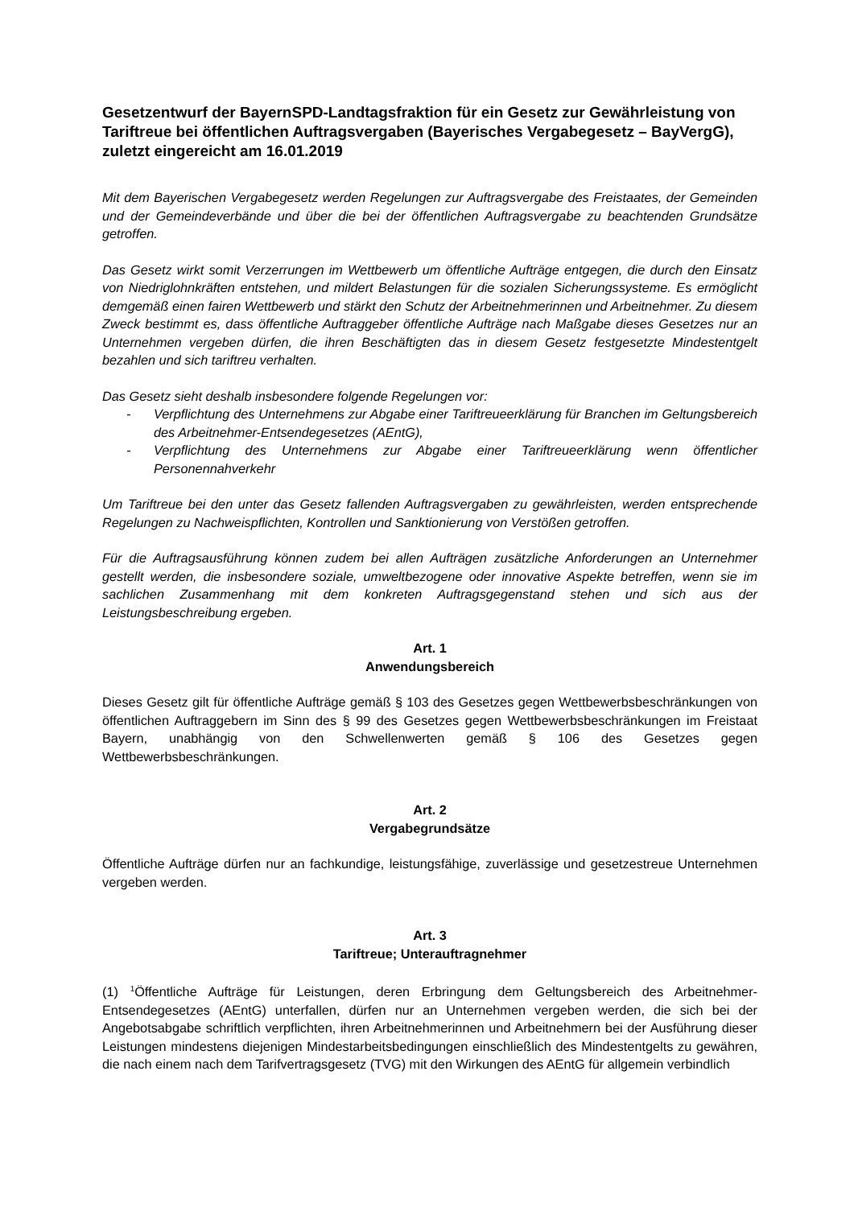Gesetzentwurf der BayernSPD-Landtagsfraktion für ein Gesetz zur Gewährleistung von Tariftreue bei öffentlichen Auftragsvergaben (Bayerisches Vergabegesetz – BayVergG), zuletzt eingereicht am 16.01.2019
Mit dem Bayerischen Vergabegesetz werden Regelungen zur Auftragsvergabe des Freistaates, der Gemeinden und der Gemeindeverbände und über die bei der öffentlichen Auftragsvergabe zu beachtenden Grundsätze getroffen.
Das Gesetz wirkt somit Verzerrungen im Wettbewerb um öffentliche Aufträge entgegen, die durch den Einsatz von Niedriglohnkräften entstehen, und mildert Belastungen für die sozialen Sicherungssysteme. Es ermöglicht demgemäß einen fairen Wettbewerb und stärkt den Schutz der Arbeitnehmerinnen und Arbeitnehmer. Zu diesem Zweck bestimmt es, dass öffentliche Auftraggeber öffentliche Aufträge nach Maßgabe dieses Gesetzes nur an Unternehmen vergeben dürfen, die ihren Beschäftigten das in diesem Gesetz festgesetzte Mindestentgelt bezahlen und sich tariftreu verhalten.
Das Gesetz sieht deshalb insbesondere folgende Regelungen vor:
- Verpflichtung des Unternehmens zur Abgabe einer Tariftreueerklärung für Branchen im Geltungsbereich des Arbeitnehmer-Entsendegesetzes (AEntG),
- Verpflichtung des Unternehmens zur Abgabe einer Tariftreueerklärung wenn öffentlicher Personennahverkehr
Um Tariftreue bei den unter das Gesetz fallenden Auftragsvergaben zu gewährleisten, werden entsprechende Regelungen zu Nachweispflichten, Kontrollen und Sanktionierung von Verstößen getroffen.
Für die Auftragsausführung können zudem bei allen Aufträgen zusätzliche Anforderungen an Unternehmer gestellt werden, die insbesondere soziale, umweltbezogene oder innovative Aspekte betreffen, wenn sie im sachlichen Zusammenhang mit dem konkreten Auftragsgegenstand stehen und sich aus der Leistungsbeschreibung ergeben.
Art. 1
Anwendungsbereich
Dieses Gesetz gilt für öffentliche Aufträge gemäß § 103 des Gesetzes gegen Wettbewerbsbeschränkungen von öffentlichen Auftraggebern im Sinn des § 99 des Gesetzes gegen Wettbewerbsbeschränkungen im Freistaat Bayern, unabhängig von den Schwellenwerten gemäß § 106 des Gesetzes gegen Wettbewerbsbeschränkungen.
Art. 2
Vergabegrundsätze
Öffentliche Aufträge dürfen nur an fachkundige, leistungsfähige, zuverlässige und gesetzestreue Unternehmen vergeben werden.
Art. 3
Tariftreue; Unterauftragnehmer
(1) <sup>1</sup>Öffentliche Aufträge für Leistungen, deren Erbringung dem Geltungsbereich des Arbeitnehmer-Entsendegesetzes (AEntG) unterfallen, dürfen nur an Unternehmen vergeben werden, die sich bei der Angebotsabgabe schriftlich verpflichten, ihren Arbeitnehmerinnen und Arbeitnehmern bei der Ausführung dieser Leistungen mindestens diejenigen Mindestarbeitsbedingungen einschließlich des Mindestentgelts zu gewähren, die nach einem nach dem Tarifvertragsgesetz (TVG) mit den Wirkungen des AEntG für allgemein verbindlich